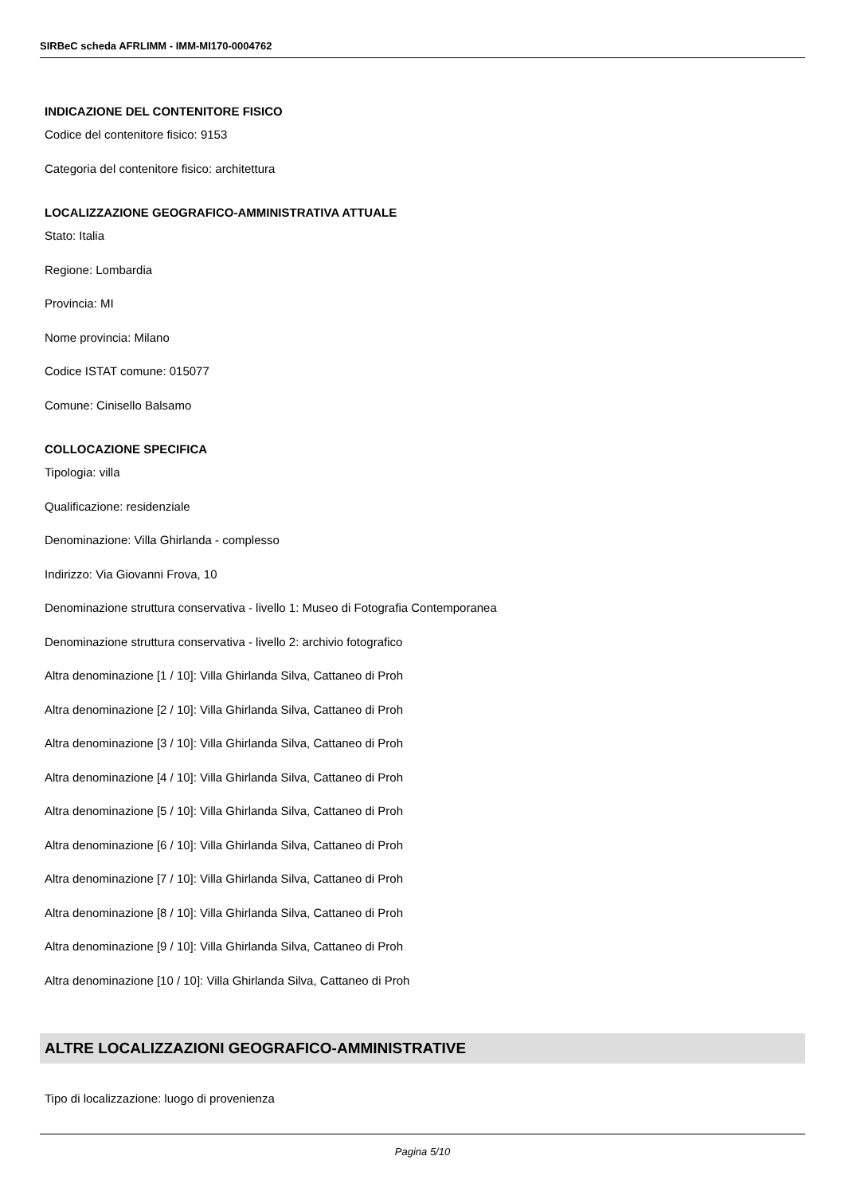SIRBeC scheda AFRLIMM - IMM-MI170-0004762
INDICAZIONE DEL CONTENITORE FISICO
Codice del contenitore fisico: 9153
Categoria del contenitore fisico: architettura
LOCALIZZAZIONE GEOGRAFICO-AMMINISTRATIVA ATTUALE
Stato: Italia
Regione: Lombardia
Provincia: MI
Nome provincia: Milano
Codice ISTAT comune: 015077
Comune: Cinisello Balsamo
COLLOCAZIONE SPECIFICA
Tipologia: villa
Qualificazione: residenziale
Denominazione: Villa Ghirlanda - complesso
Indirizzo: Via Giovanni Frova, 10
Denominazione struttura conservativa - livello 1: Museo di Fotografia Contemporanea
Denominazione struttura conservativa - livello 2: archivio fotografico
Altra denominazione [1 / 10]: Villa Ghirlanda Silva, Cattaneo di Proh
Altra denominazione [2 / 10]: Villa Ghirlanda Silva, Cattaneo di Proh
Altra denominazione [3 / 10]: Villa Ghirlanda Silva, Cattaneo di Proh
Altra denominazione [4 / 10]: Villa Ghirlanda Silva, Cattaneo di Proh
Altra denominazione [5 / 10]: Villa Ghirlanda Silva, Cattaneo di Proh
Altra denominazione [6 / 10]: Villa Ghirlanda Silva, Cattaneo di Proh
Altra denominazione [7 / 10]: Villa Ghirlanda Silva, Cattaneo di Proh
Altra denominazione [8 / 10]: Villa Ghirlanda Silva, Cattaneo di Proh
Altra denominazione [9 / 10]: Villa Ghirlanda Silva, Cattaneo di Proh
Altra denominazione [10 / 10]: Villa Ghirlanda Silva, Cattaneo di Proh
ALTRE LOCALIZZAZIONI GEOGRAFICO-AMMINISTRATIVE
Tipo di localizzazione: luogo di provenienza
Pagina 5/10